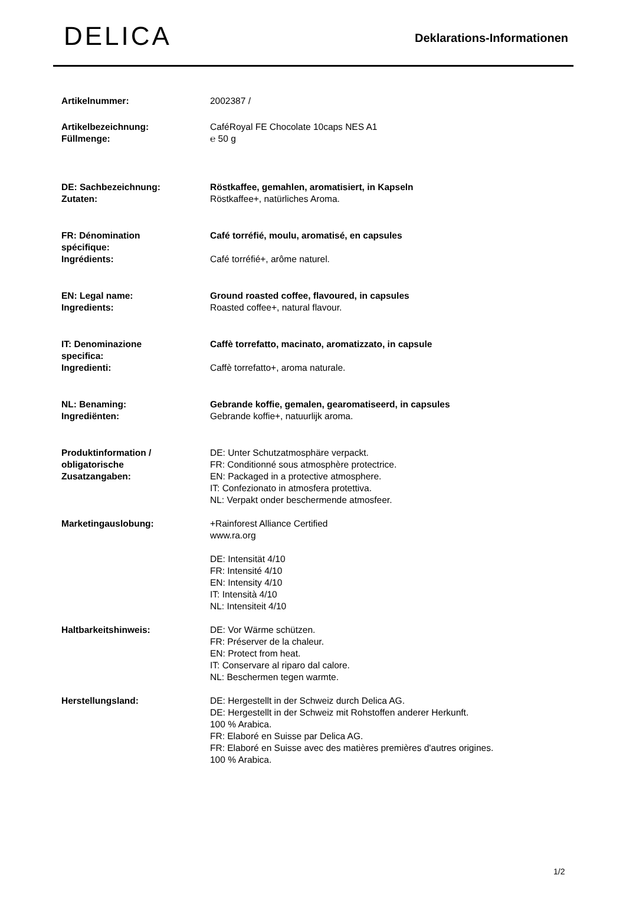DELICA
Deklarations-Informationen
| Artikelnummer: | 2002387 / |
| Artikelbezeichnung: Füllmenge: | CaféRoyal FE Chocolate 10caps NES A1 ℮ 50 g |
| DE: Sachbezeichnung: Zutaten: | Röstkaffee, gemahlen, aromatisiert, in Kapseln Röstkaffee+, natürliches Aroma. |
| FR: Dénomination spécifique: Ingrédients: | Café torréfié, moulu, aromatisé, en capsules Café torréfié+, arôme naturel. |
| EN: Legal name: Ingredients: | Ground roasted coffee, flavoured, in capsules Roasted coffee+, natural flavour. |
| IT: Denominazione specifica: Ingredienti: | Caffè torrefatto, macinato, aromatizzato, in capsule Caffè torrefatto+, aroma naturale. |
| NL: Benaming: Ingrediënten: | Gebrande koffie, gemalen, gearomatiseerd, in capsules Gebrande koffie+, natuurlijk aroma. |
| Produktinformation / obligatorische Zusatzangaben: | DE: Unter Schutzatmosphäre verpackt. FR: Conditionné sous atmosphère protectrice. EN: Packaged in a protective atmosphere. IT: Confezionato in atmosfera protettiva. NL: Verpakt onder beschermende atmosfeer. |
| Marketingauslobung: | +Rainforest Alliance Certified www.ra.org DE: Intensität 4/10 FR: Intensité 4/10 EN: Intensity 4/10 IT: Intensità 4/10 NL: Intensiteit 4/10 |
| Haltbarkeitshinweis: | DE: Vor Wärme schützen. FR: Préserver de la chaleur. EN: Protect from heat. IT: Conservare al riparo dal calore. NL: Beschermen tegen warmte. |
| Herstellungsland: | DE: Hergestellt in der Schweiz durch Delica AG. DE: Hergestellt in der Schweiz mit Rohstoffen anderer Herkunft. 100 % Arabica. FR: Elaboré en Suisse par Delica AG. FR: Elaboré en Suisse avec des matières premières d'autres origines. 100 % Arabica. |
1/2